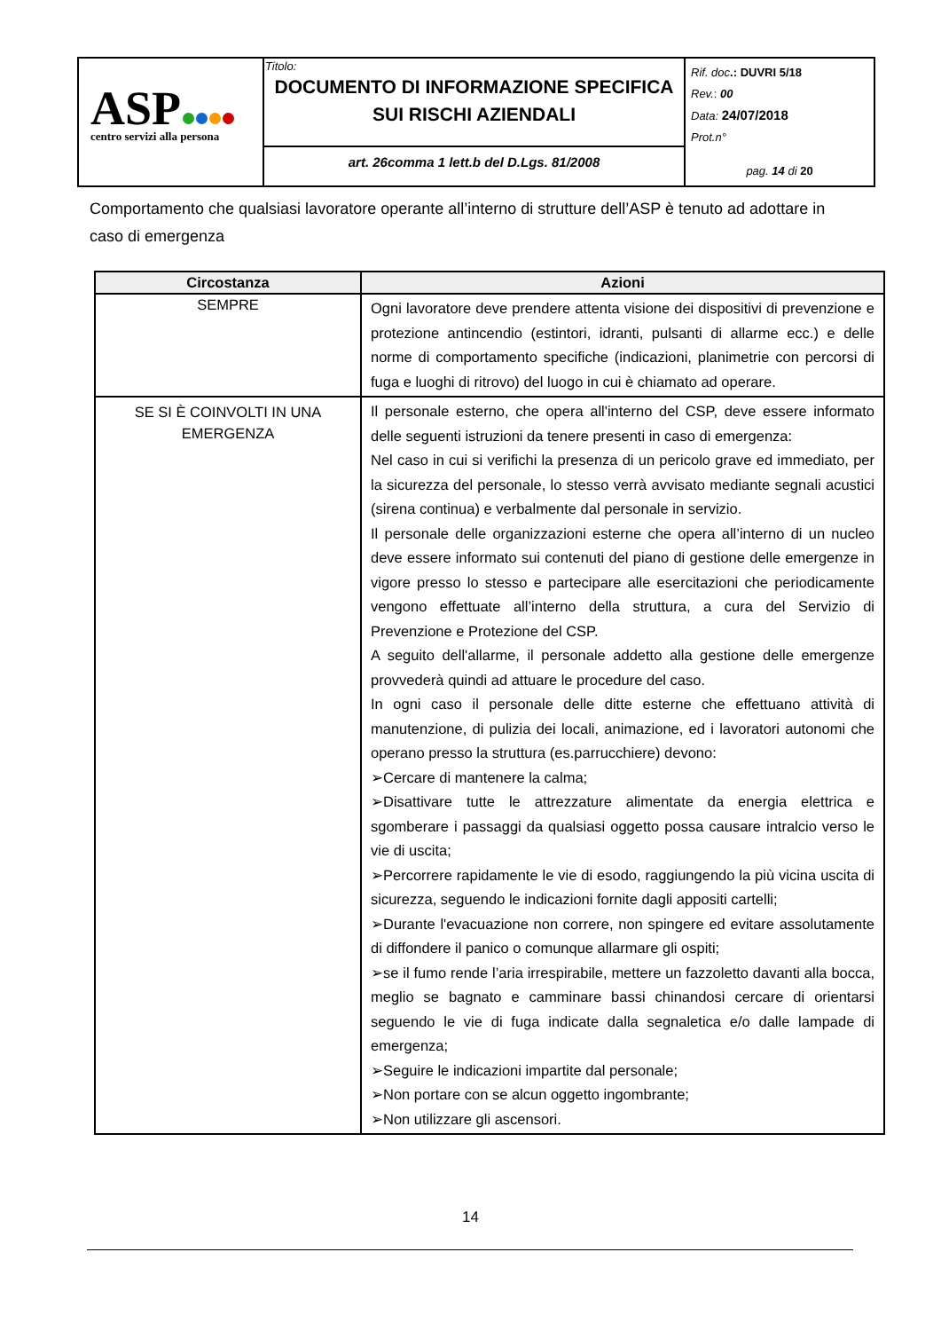| ASP centro servizi alla persona | Titolo: DOCUMENTO DI INFORMAZIONE SPECIFICA SUI RISCHI AZIENDALI | Rif. doc .: DUVRI 5/18 Rev. : 00 Data: 24/07/2018 Prot.n° pag. 14 di 20 |
| | art. 26comma 1 lett.b del D.Lgs. 81/2008 | |
Comportamento che qualsiasi lavoratore operante all’interno di strutture dell’ASP è tenuto ad adottare in caso di emergenza
| Circostanza | Azioni |
| --- | --- |
| SEMPRE | Ogni lavoratore deve prendere attenta visione dei dispositivi di prevenzione e protezione antincendio (estintori, idranti, pulsanti di allarme ecc.) e delle norme di comportamento specifiche (indicazioni, planimetrie con percorsi di fuga e luoghi di ritrovo) del luogo in cui è chiamato ad operare. |
| SE SI È COINVOLTI IN UNA EMERGENZA | Il personale esterno, che opera all'interno del CSP, deve essere informato delle seguenti istruzioni da tenere presenti in caso di emergenza: Nel caso in cui si verifichi la presenza di un pericolo grave ed immediato, per la sicurezza del personale, lo stesso verrà avvisato mediante segnali acustici (sirena continua) e verbalmente dal personale in servizio. Il personale delle organizzazioni esterne che opera all’interno di un nucleo deve essere informato sui contenuti del piano di gestione delle emergenze in vigore presso lo stesso e partecipare alle esercitazioni che periodicamente vengono effettuate all’interno della struttura, a cura del Servizio di Prevenzione e Protezione del CSP. A seguito dell'allarme, il personale addetto alla gestione delle emergenze provvederà quindi ad attuare le procedure del caso. In ogni caso il personale delle ditte esterne che effettuano attività di manutenzione, di pulizia dei locali, animazione, ed i lavoratori autonomi che operano presso la struttura (es.parrucchiere) devono: ➢Cercare di mantenere la calma; ➢Disattivare tutte le attrezzature alimentate da energia elettrica e sgomberare i passaggi da qualsiasi oggetto possa causare intralcio verso le vie di uscita; ➢Percorrere rapidamente le vie di esodo, raggiungendo la più vicina uscita di sicurezza, seguendo le indicazioni fornite dagli appositi cartelli; ➢Durante l'evacuazione non correre, non spingere ed evitare assolutamente di diffondere il panico o comunque allarmare gli ospiti; ➢se il fumo rende l’aria irrespirabile, mettere un fazzoletto davanti alla bocca, meglio se bagnato e camminare bassi chinandosi cercare di orientarsi seguendo le vie di fuga indicate dalla segnaletica e/o dalle lampade di emergenza; ➢Seguire le indicazioni impartite dal personale; ➢Non portare con se alcun oggetto ingombrante; ➢Non utilizzare gli ascensori. |
14